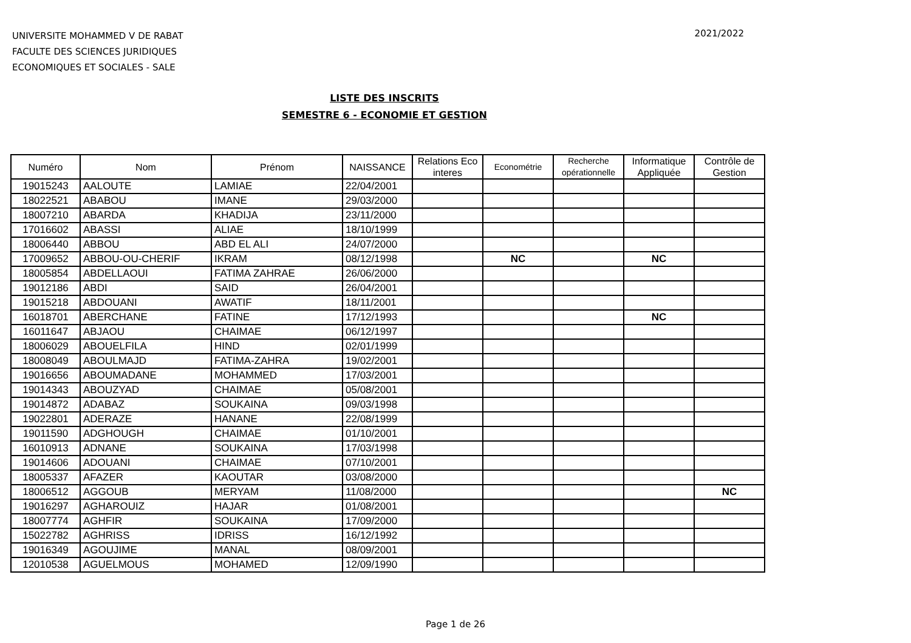UNIVERSITE MOHAMMED V DE RABAT
FACULTE DES SCIENCES JURIDIQUES
ECONOMIQUES ET SOCIALES - SALE
2021/2022
LISTE DES INSCRITS
SEMESTRE 6 - ECONOMIE ET GESTION
| Numéro | Nom | Prénom | NAISSANCE | Relations Eco interes | Econométrie | Recherche opérationnelle | Informatique Appliquée | Contrôle de Gestion |
| --- | --- | --- | --- | --- | --- | --- | --- | --- |
| 19015243 | AALOUTE | LAMIAE | 22/04/2001 | | | | | |
| 18022521 | ABABOU | IMANE | 29/03/2000 | | | | | |
| 18007210 | ABARDA | KHADIJA | 23/11/2000 | | | | | |
| 17016602 | ABASSI | ALIAE | 18/10/1999 | | | | | |
| 18006440 | ABBOU | ABD EL ALI | 24/07/2000 | | | | | |
| 17009652 | ABBOU-OU-CHERIF | IKRAM | 08/12/1998 | | NC | | NC | |
| 18005854 | ABDELLAOUI | FATIMA ZAHRAE | 26/06/2000 | | | | | |
| 19012186 | ABDI | SAID | 26/04/2001 | | | | | |
| 19015218 | ABDOUANI | AWATIF | 18/11/2001 | | | | | |
| 16018701 | ABERCHANE | FATINE | 17/12/1993 | | | | NC | |
| 16011647 | ABJAOU | CHAIMAE | 06/12/1997 | | | | | |
| 18006029 | ABOUELFILA | HIND | 02/01/1999 | | | | | |
| 18008049 | ABOULMAJD | FATIMA-ZAHRA | 19/02/2001 | | | | | |
| 19016656 | ABOUMADANE | MOHAMMED | 17/03/2001 | | | | | |
| 19014343 | ABOUZYAD | CHAIMAE | 05/08/2001 | | | | | |
| 19014872 | ADABAZ | SOUKAINA | 09/03/1998 | | | | | |
| 19022801 | ADERAZE | HANANE | 22/08/1999 | | | | | |
| 19011590 | ADGHOUGH | CHAIMAE | 01/10/2001 | | | | | |
| 16010913 | ADNANE | SOUKAINA | 17/03/1998 | | | | | |
| 19014606 | ADOUANI | CHAIMAE | 07/10/2001 | | | | | |
| 18005337 | AFAZER | KAOUTAR | 03/08/2000 | | | | | |
| 18006512 | AGGOUB | MERYAM | 11/08/2000 | | | | | NC |
| 19016297 | AGHAROUIZ | HAJAR | 01/08/2001 | | | | | |
| 18007774 | AGHFIR | SOUKAINA | 17/09/2000 | | | | | |
| 15022782 | AGHRISS | IDRISS | 16/12/1992 | | | | | |
| 19016349 | AGOUJIME | MANAL | 08/09/2001 | | | | | |
| 12010538 | AGUELMOUS | MOHAMED | 12/09/1990 | | | | | |
Page 1 de 26